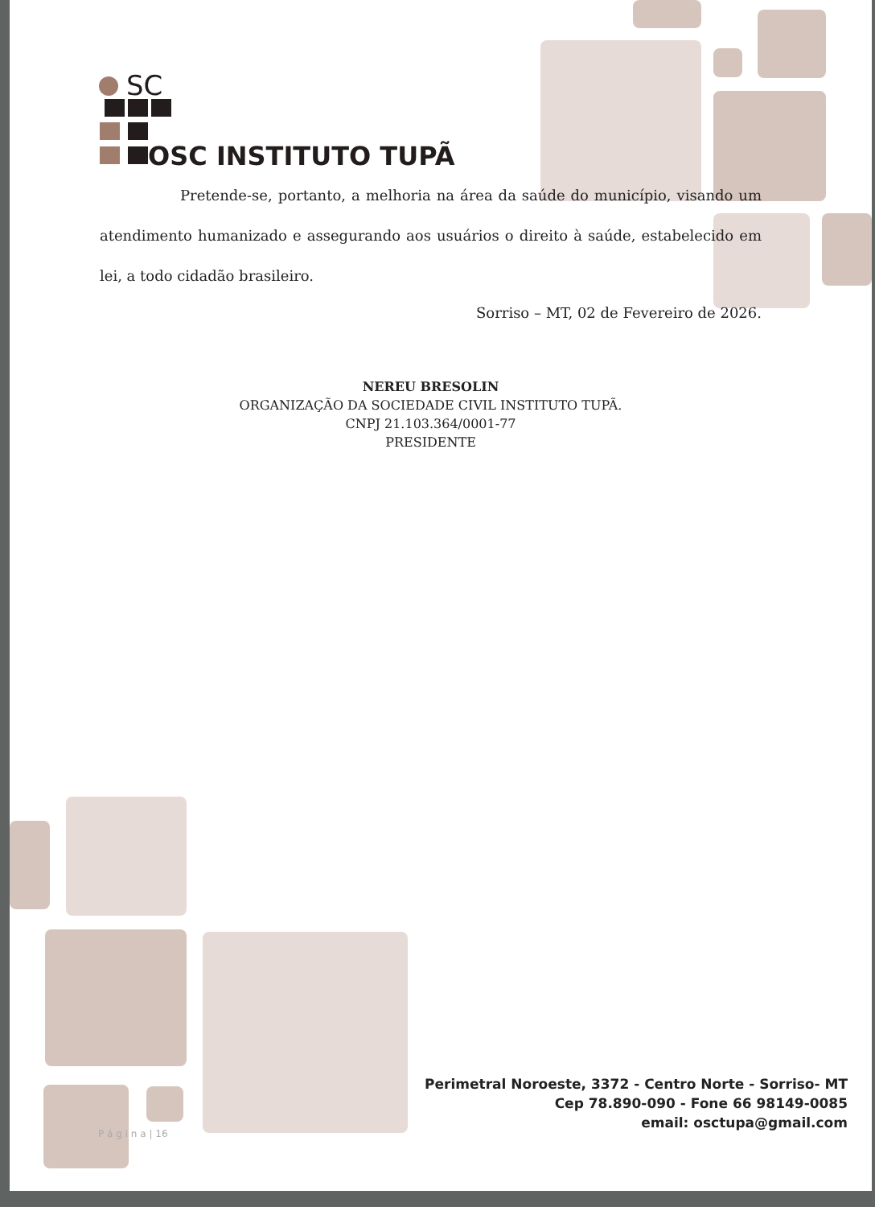SC
OSC INSTITUTO TUPÃ
Pretende-se, portanto, a melhoria na área da saúde do município, visando um atendimento humanizado e assegurando aos usuários o direito à saúde, estabelecido em lei, a todo cidadão brasileiro.
Sorriso – MT, 02 de Fevereiro de 2026.
NEREU BRESOLIN
ORGANIZAÇÃO DA SOCIEDADE CIVIL INSTITUTO TUPÃ.
CNPJ 21.103.364/0001-77
PRESIDENTE
P á g i n a | 16
Perimetral Noroeste, 3372 - Centro Norte - Sorriso- MT
Cep 78.890-090 - Fone 66 98149-0085
email: osctupa@gmail.com